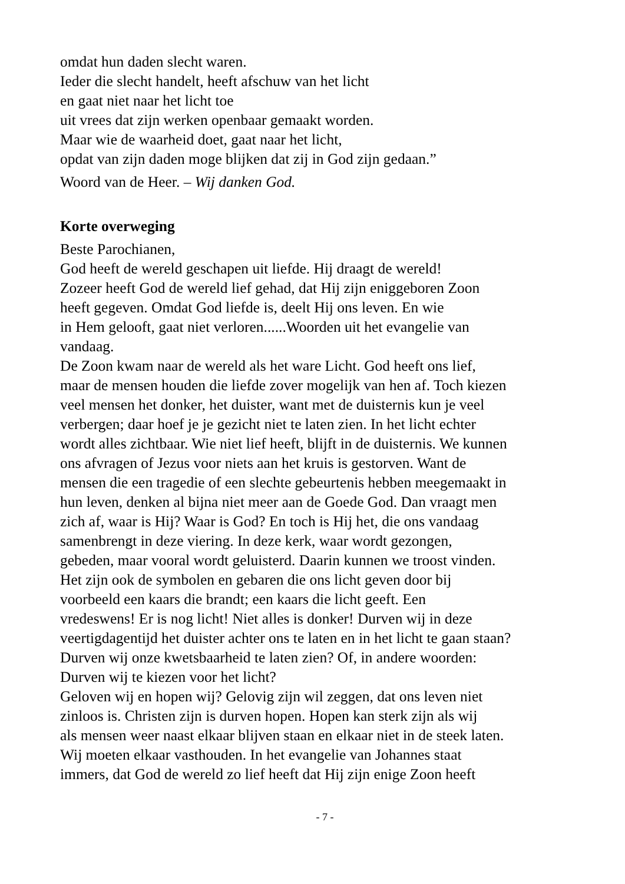omdat hun daden slecht waren.
Ieder die slecht handelt, heeft afschuw van het licht
en gaat niet naar het licht toe
uit vrees dat zijn werken openbaar gemaakt worden.
Maar wie de waarheid doet, gaat naar het licht,
opdat van zijn daden moge blijken dat zij in God zijn gedaan.”
Woord van de Heer. – Wij danken God.
Korte overweging
Beste Parochianen,
God heeft de wereld geschapen uit liefde. Hij draagt de wereld!
Zozeer heeft God de wereld lief gehad, dat Hij zijn eniggeboren Zoon
heeft gegeven. Omdat God liefde is, deelt Hij ons leven. En wie
in Hem gelooft, gaat niet verloren......Woorden uit het evangelie van
vandaag.
De Zoon kwam naar de wereld als het ware Licht. God heeft ons lief,
maar de mensen houden die liefde zover mogelijk van hen af. Toch kiezen
veel mensen het donker, het duister, want met de duisternis kun je veel
verbergen; daar hoef je je gezicht niet te laten zien. In het licht echter
wordt alles zichtbaar. Wie niet lief heeft, blijft in de duisternis. We kunnen
ons afvragen of Jezus voor niets aan het kruis is gestorven. Want de
mensen die een tragedie of een slechte gebeurtenis hebben meegemaakt in
hun leven, denken al bijna niet meer aan de Goede God. Dan vraagt men
zich af, waar is Hij? Waar is God? En toch is Hij het, die ons vandaag
samenbrengt in deze viering. In deze kerk, waar wordt gezongen,
gebeden, maar vooral wordt geluisterd. Daarin kunnen we troost vinden.
Het zijn ook de symbolen en gebaren die ons licht geven door bij
voorbeeld een kaars die brandt; een kaars die licht geeft. Een
vredeswens! Er is nog licht! Niet alles is donker! Durven wij in deze
veertigdagentijd het duister achter ons te laten en in het licht te gaan staan?
Durven wij onze kwetsbaarheid te laten zien? Of, in andere woorden:
Durven wij te kiezen voor het licht?
Geloven wij en hopen wij? Gelovig zijn wil zeggen, dat ons leven niet
zinloos is. Christen zijn is durven hopen. Hopen kan sterk zijn als wij
als mensen weer naast elkaar blijven staan en elkaar niet in de steek laten.
Wij moeten elkaar vasthouden. In het evangelie van Johannes staat
immers, dat God de wereld zo lief heeft dat Hij zijn enige Zoon heeft
- 7 -